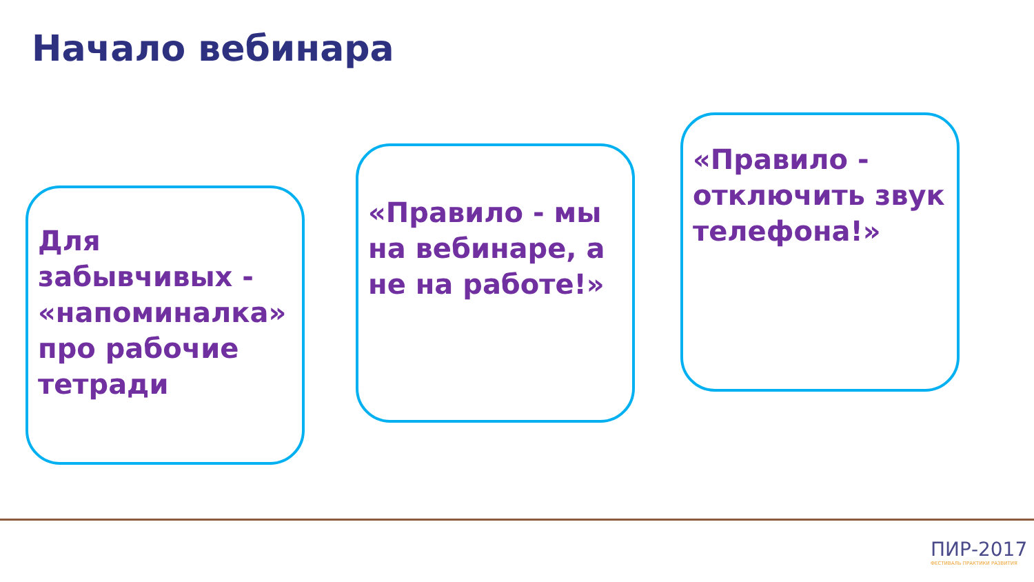Начало вебинара
Для забывчивых - «напоминалка» про рабочие тетради
«Правило - мы на вебинаре, а не на работе!»
«Правило - отключить звук телефона!»
ПИР-2017
ФЕСТИВАЛЬ ПРАКТИКИ РАЗВИТИЯ